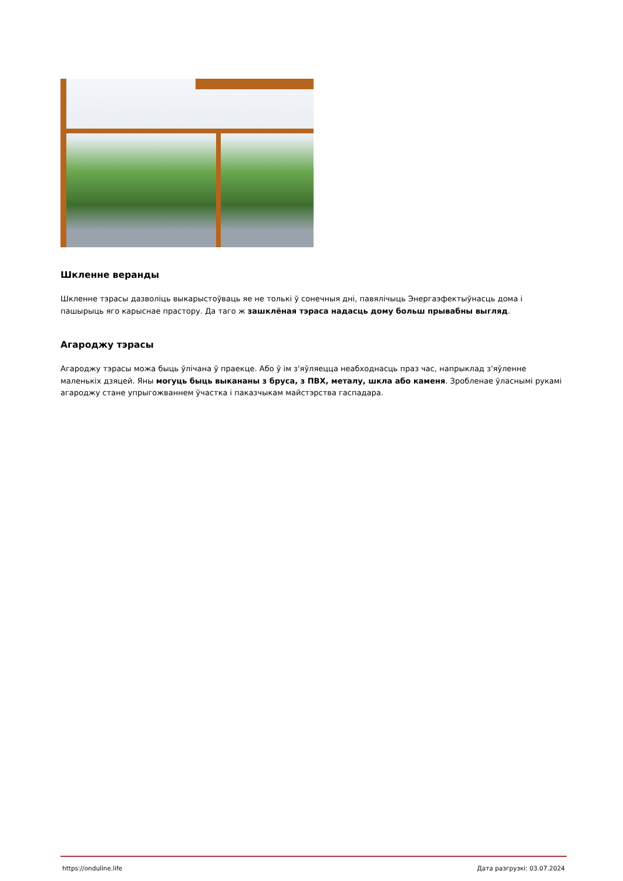Шкленне веранды
Шкленне тэрасы дазволіць выкарыстоўваць яе не толькі ў сонечныя дні, павялічыць Энергаэфектыўнасць дома і пашырыць яго карыснае прастору. Да таго ж зашклёная тэраса надасць дому больш прывабны выгляд.
Агароджу тэрасы
Агароджу тэрасы можа быць ўлічана ў праекце. Або ў ім з'яўляецца неабходнасць праз час, напрыклад з'яўленне маленькіх дзяцей. Яны могуць быць выкананы з бруса, з ПВХ, металу, шкла або каменя. Зробленае ўласнымі рукамі агароджу стане упрыгожваннем ўчастка і паказчыкам майстэрства гаспадара.
https://onduline.life Дата разгрузкі: 03.07.2024